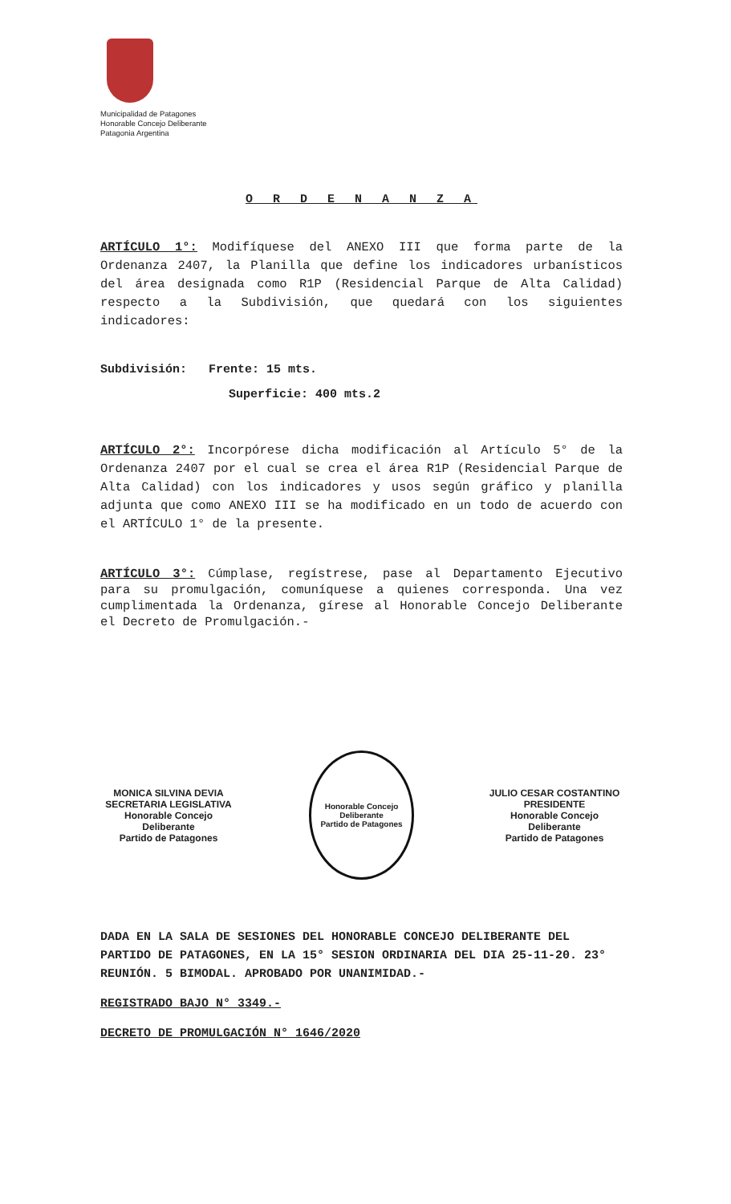Municipalidad de Patagones
Honorable Concejo Deliberante
Patagonia Argentina
O R D E N A N Z A
ARTÍCULO 1°: Modifíquese del ANEXO III que forma parte de la Ordenanza 2407, la Planilla que define los indicadores urbanísticos del área designada como R1P (Residencial Parque de Alta Calidad) respecto a la Subdivisión, que quedará con los siguientes indicadores:
Subdivisión: Frente: 15 mts.
Superficie: 400 mts.2
ARTÍCULO 2°: Incorpórese dicha modificación al Artículo 5° de la Ordenanza 2407 por el cual se crea el área R1P (Residencial Parque de Alta Calidad) con los indicadores y usos según gráfico y planilla adjunta que como ANEXO III se ha modificado en un todo de acuerdo con el ARTÍCULO 1° de la presente.
ARTÍCULO 3°: Cúmplase, regístrese, pase al Departamento Ejecutivo para su promulgación, comuníquese a quienes corresponda. Una vez cumplimentada la Ordenanza, gírese al Honorable Concejo Deliberante el Decreto de Promulgación.-
MONICA SILVINA DEVIA
SECRETARIA LEGISLATIVA
Honorable Concejo Deliberante
Partido de Patagones
Honorable Concejo Deliberante
Partido de Patagones
JULIO CESAR COSTANTINO
PRESIDENTE
Honorable Concejo Deliberante
Partido de Patagones
DADA EN LA SALA DE SESIONES DEL HONORABLE CONCEJO DELIBERANTE DEL PARTIDO DE PATAGONES, EN LA 15° SESION ORDINARIA DEL DIA 25-11-20. 23° REUNIÓN. 5 BIMODAL. APROBADO POR UNANIMIDAD.-
REGISTRADO BAJO N° 3349.-
DECRETO DE PROMULGACIÓN N° 1646/2020